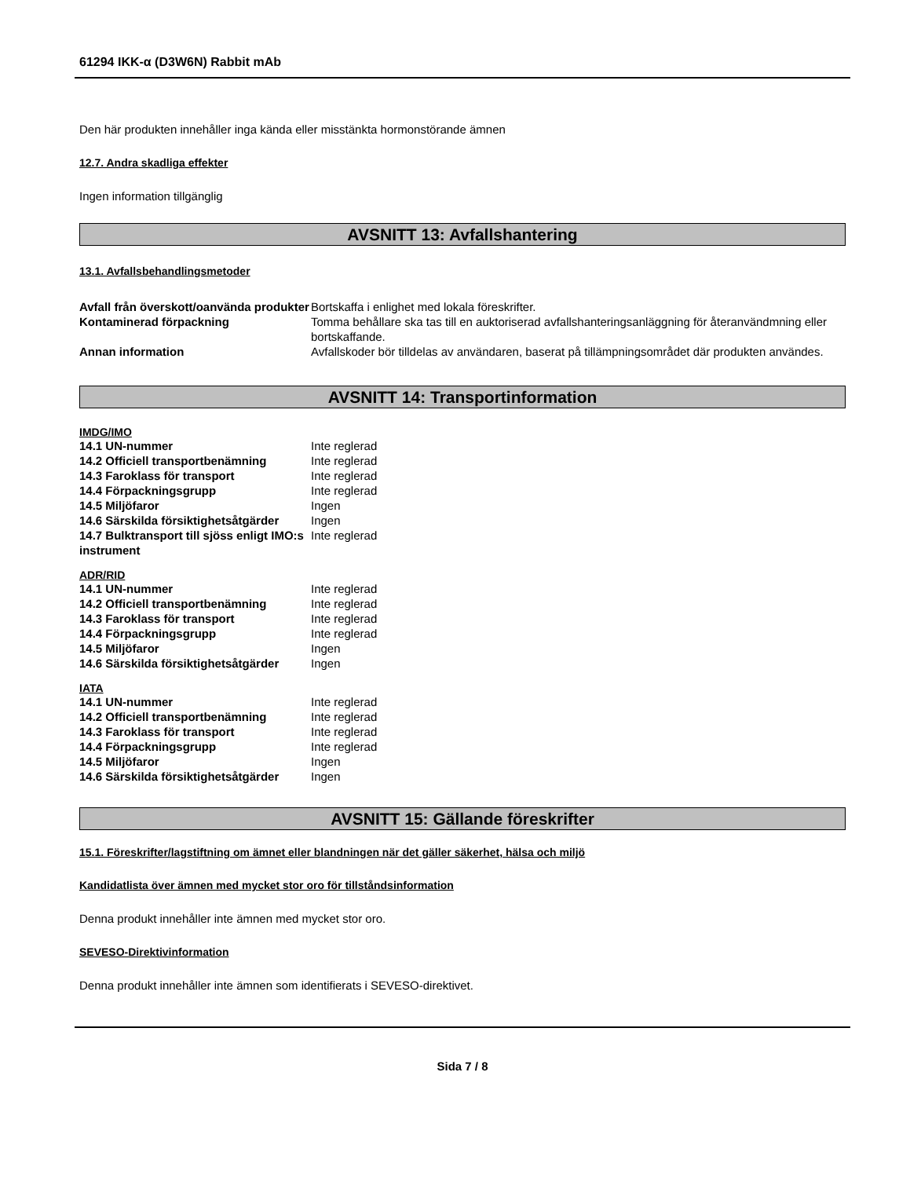61294 IKK-α (D3W6N) Rabbit mAb
Den här produkten innehåller inga kända eller misstänkta hormonstörande ämnen
12.7. Andra skadliga effekter
Ingen information tillgänglig
AVSNITT 13: Avfallshantering
13.1. Avfallsbehandlingsmetoder
| Avfall från överskott/oanvända produkter | Bortskaffa i enlighet med lokala föreskrifter. |
| Kontaminerad förpackning | Tomma behållare ska tas till en auktoriserad avfallshanteringsanläggning för återanvändmning eller bortskaffande. |
| Annan information | Avfallskoder bör tilldelas av användaren, baserat på tillämpningsområdet där produkten användes. |
AVSNITT 14: Transportinformation
IMDG/IMO
| 14.1 UN-nummer | Inte reglerad |
| 14.2 Officiell transportbenämning | Inte reglerad |
| 14.3 Faroklass för transport | Inte reglerad |
| 14.4 Förpackningsgrupp | Inte reglerad |
| 14.5 Miljöfaror | Ingen |
| 14.6 Särskilda försiktighetsåtgärder | Ingen |
| 14.7 Bulktransport till sjöss enligt IMO:s instrument | Inte reglerad |
ADR/RID
| 14.1 UN-nummer | Inte reglerad |
| 14.2 Officiell transportbenämning | Inte reglerad |
| 14.3 Faroklass för transport | Inte reglerad |
| 14.4 Förpackningsgrupp | Inte reglerad |
| 14.5 Miljöfaror | Ingen |
| 14.6 Särskilda försiktighetsåtgärder | Ingen |
IATA
| 14.1 UN-nummer | Inte reglerad |
| 14.2 Officiell transportbenämning | Inte reglerad |
| 14.3 Faroklass för transport | Inte reglerad |
| 14.4 Förpackningsgrupp | Inte reglerad |
| 14.5 Miljöfaror | Ingen |
| 14.6 Särskilda försiktighetsåtgärder | Ingen |
AVSNITT 15: Gällande föreskrifter
15.1. Föreskrifter/lagstiftning om ämnet eller blandningen när det gäller säkerhet, hälsa och miljö
Kandidatlista över ämnen med mycket stor oro för tillståndsinformation
Denna produkt innehåller inte ämnen med mycket stor oro.
SEVESO-Direktivinformation
Denna produkt innehåller inte ämnen som identifierats i SEVESO-direktivet.
Sida 7 / 8